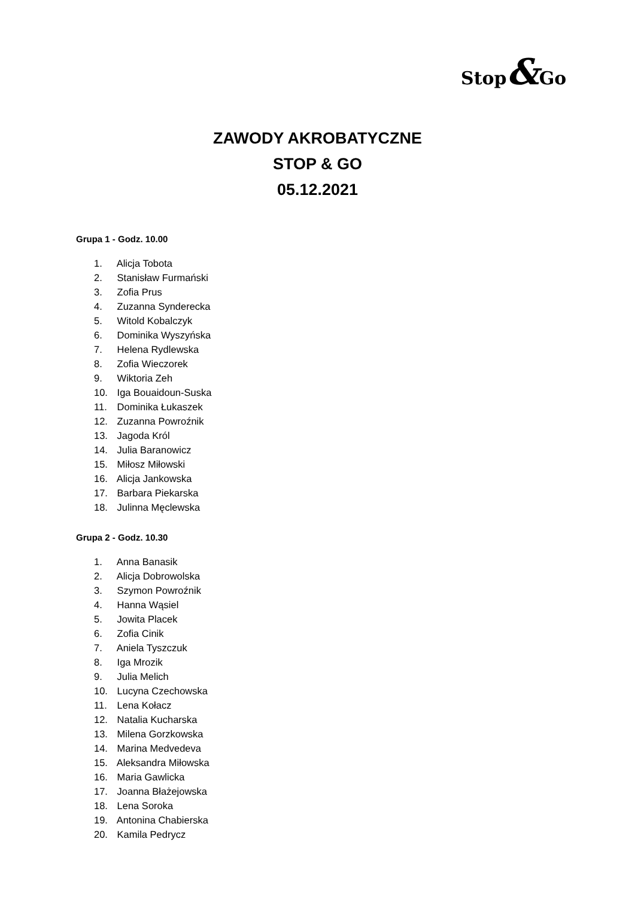Stop&Go
ZAWODY AKROBATYCZNE
STOP & GO
05.12.2021
Grupa 1 - Godz. 10.00
1. Alicja Tobota
2. Stanisław Furmański
3. Zofia Prus
4. Zuzanna Synderecka
5. Witold Kobalczyk
6. Dominika Wyszyńska
7. Helena Rydlewska
8. Zofia Wieczorek
9. Wiktoria Zeh
10. Iga Bouaidoun-Suska
11. Dominika Łukaszek
12. Zuzanna Powroźnik
13. Jagoda Król
14. Julia Baranowicz
15. Miłosz Miłowski
16. Alicja Jankowska
17. Barbara Piekarska
18. Julinna Męclewska
Grupa 2 - Godz. 10.30
1. Anna Banasik
2. Alicja Dobrowolska
3. Szymon Powroźnik
4. Hanna Wąsiel
5. Jowita Placek
6. Zofia Cinik
7. Aniela Tyszczuk
8. Iga Mrozik
9. Julia Melich
10. Lucyna Czechowska
11. Lena Kołacz
12. Natalia Kucharska
13. Milena Gorzkowska
14. Marina Medvedeva
15. Aleksandra Miłowska
16. Maria Gawlicka
17. Joanna Błażejowska
18. Lena Soroka
19. Antonina Chabierska
20. Kamila Pedrycz